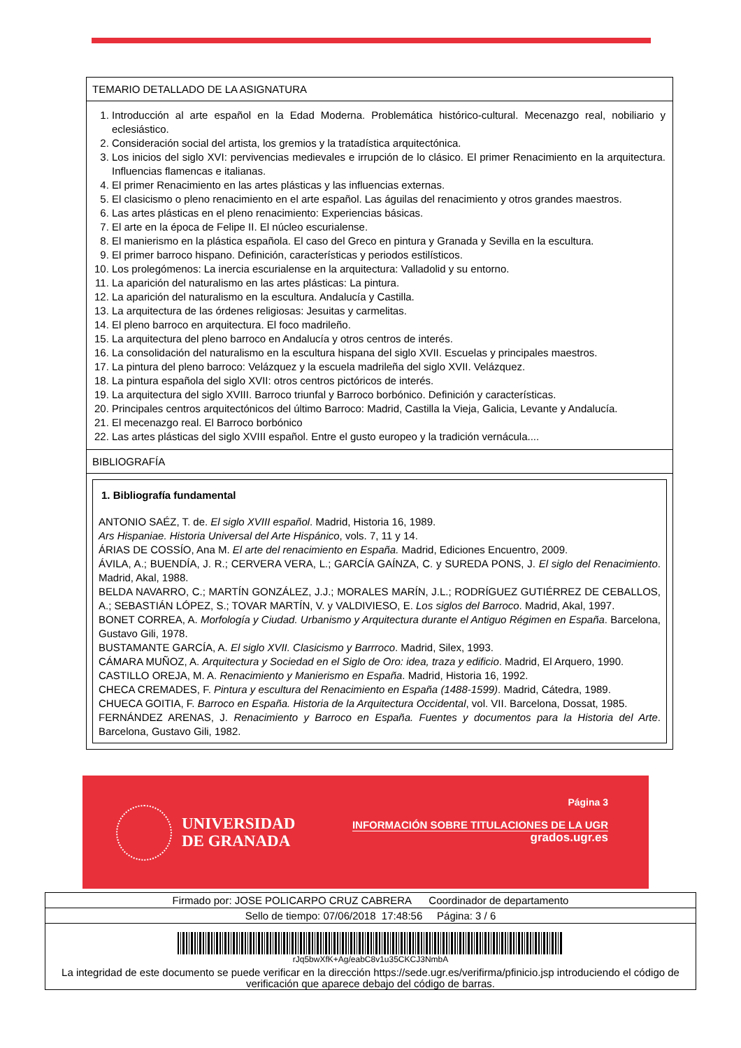TEMARIO DETALLADO DE LA ASIGNATURA
1. Introducción al arte español en la Edad Moderna. Problemática histórico-cultural. Mecenazgo real, nobiliario y eclesiástico.
2. Consideración social del artista, los gremios y la tratadística arquitectónica.
3. Los inicios del siglo XVI: pervivencias medievales e irrupción de lo clásico. El primer Renacimiento en la arquitectura. Influencias flamencas e italianas.
4. El primer Renacimiento en las artes plásticas y las influencias externas.
5. El clasicismo o pleno renacimiento en el arte español. Las águilas del renacimiento y otros grandes maestros.
6. Las artes plásticas en el pleno renacimiento: Experiencias básicas.
7. El arte en la época de Felipe II. El núcleo escurialense.
8. El manierismo en la plástica española. El caso del Greco en pintura y Granada y Sevilla en la escultura.
9. El primer barroco hispano. Definición, características y periodos estilísticos.
10. Los prolegómenos: La inercia escurialense en la arquitectura: Valladolid y su entorno.
11. La aparición del naturalismo en las artes plásticas: La pintura.
12. La aparición del naturalismo en la escultura. Andalucía y Castilla.
13. La arquitectura de las órdenes religiosas: Jesuitas y carmelitas.
14. El pleno barroco en arquitectura. El foco madrileño.
15. La arquitectura del pleno barroco en Andalucía y otros centros de interés.
16. La consolidación del naturalismo en la escultura hispana del siglo XVII. Escuelas y principales maestros.
17. La pintura del pleno barroco: Velázquez y la escuela madrileña del siglo XVII. Velázquez.
18. La pintura española del siglo XVII: otros centros pictóricos de interés.
19. La arquitectura del siglo XVIII. Barroco triunfal y Barroco borbónico. Definición y características.
20. Principales centros arquitectónicos del último Barroco: Madrid, Castilla la Vieja, Galicia, Levante y Andalucía.
21. El mecenazgo real. El Barroco borbónico
22. Las artes plásticas del siglo XVIII español. Entre el gusto europeo y la tradición vernácula....
BIBLIOGRAFÍA
1. Bibliografía fundamental
ANTONIO SAÉZ, T. de. El siglo XVIII español. Madrid, Historia 16, 1989.
Ars Hispaniae. Historia Universal del Arte Hispánico, vols. 7, 11 y 14.
ÁRIAS DE COSSÍO, Ana M. El arte del renacimiento en España. Madrid, Ediciones Encuentro, 2009.
ÁVILA, A.; BUENDÍA, J. R.; CERVERA VERA, L.; GARCÍA GAÍNZA, C. y SUREDA PONS, J. El siglo del Renacimiento. Madrid, Akal, 1988.
BELDA NAVARRO, C.; MARTÍN GONZÁLEZ, J.J.; MORALES MARÍN, J.L.; RODRÍGUEZ GUTIÉRREZ DE CEBALLOS, A.; SEBASTIÁN LÓPEZ, S.; TOVAR MARTÍN, V. y VALDIVIESO, E. Los siglos del Barroco. Madrid, Akal, 1997.
BONET CORREA, A. Morfología y Ciudad. Urbanismo y Arquitectura durante el Antiguo Régimen en España. Barcelona, Gustavo Gili, 1978.
BUSTAMANTE GARCÍA, A. El siglo XVII. Clasicismo y Barrroco. Madrid, Silex, 1993.
CÁMARA MUÑOZ, A. Arquitectura y Sociedad en el Siglo de Oro: idea, traza y edificio. Madrid, El Arquero, 1990.
CASTILLO OREJA, M. A. Renacimiento y Manierismo en España. Madrid, Historia 16, 1992.
CHECA CREMADES, F. Pintura y escultura del Renacimiento en España (1488-1599). Madrid, Cátedra, 1989.
CHUECA GOITIA, F. Barroco en España. Historia de la Arquitectura Occidental, vol. VII. Barcelona, Dossat, 1985.
FERNÁNDEZ ARENAS, J. Renacimiento y Barroco en España. Fuentes y documentos para la Historia del Arte. Barcelona, Gustavo Gili, 1982.
UNIVERSIDAD
DE GRANADA
Página 3
INFORMACIÓN SOBRE TITULACIONES DE LA UGR
grados.ugr.es
Firmado por: JOSE POLICARPO CRUZ CABRERA Coordinador de departamento
Sello de tiempo: 07/06/2018 17:48:56 Página: 3 / 6
rJq5bwXfK+Ag/eabC8v1u35CKCJ3NmbA
La integridad de este documento se puede verificar en la dirección https://sede.ugr.es/verifirma/pfinicio.jsp introduciendo el código de verificación que aparece debajo del código de barras.